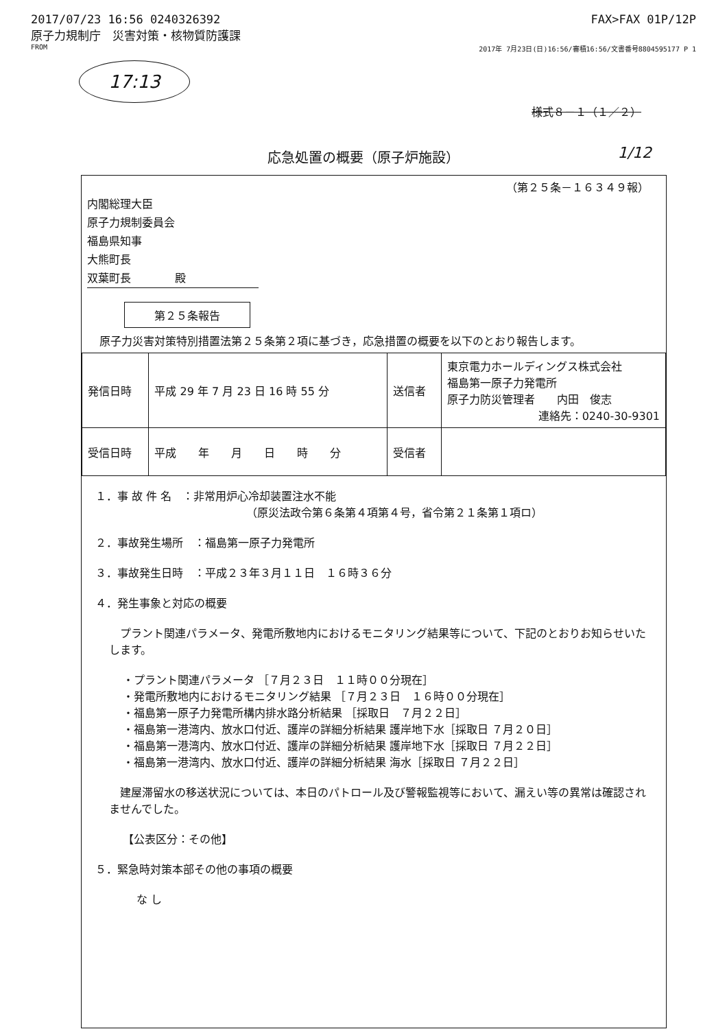2017/07/23 16:56 0240326392 FAX>FAX 01P/12P
原子力規制庁　災害対策・核物質防護課
FROM 2017年 7月23日(日)16:56/審積16:56/文書番号8804595177 P 1
17:13
様式８－１（１／２）
応急処置の概要（原子炉施設） 1/12
（第２５条－１６３４９報）
内閣総理大臣
原子力規制委員会
福島県知事
大熊町長
双葉町長　　　　殿
第２５条報告
原子力災害対策特別措置法第２５条第２項に基づき，応急措置の概要を以下のとおり報告します。
| 発信日時 | 平成 29 年 7 月 23 日 16 時 55 分 | 送信者 | 東京電力ホールディングス株式会社 福島第一原子力発電所 原子力防災管理者 内田 俊志 連絡先：0240-30-9301 |
| 受信日時 | 平成 年 月 日 時 分 | 受信者 | |
１．事 故 件 名　：非常用炉心冷却装置注水不能
（原災法政令第６条第４項第４号，省令第２１条第１項ロ）
２．事故発生場所　：福島第一原子力発電所
３．事故発生日時　：平成２３年３月１１日　１６時３６分
４．発生事象と対応の概要
　プラント関連パラメータ、発電所敷地内におけるモニタリング結果等について、下記のとおりお知らせいたします。
・プラント関連パラメータ ［７月２３日　１１時００分現在］
・発電所敷地内におけるモニタリング結果 ［７月２３日　１６時００分現在］
・福島第一原子力発電所構内排水路分析結果 ［採取日　７月２２日］
・福島第一港湾内、放水口付近、護岸の詳細分析結果 護岸地下水［採取日 ７月２０日］
・福島第一港湾内、放水口付近、護岸の詳細分析結果 護岸地下水［採取日 ７月２２日］
・福島第一港湾内、放水口付近、護岸の詳細分析結果 海水［採取日 ７月２２日］
　建屋滞留水の移送状況については、本日のパトロール及び警報監視等において、漏えい等の異常は確認されませんでした。
【公表区分：その他】
５．緊急時対策本部その他の事項の概要
な し